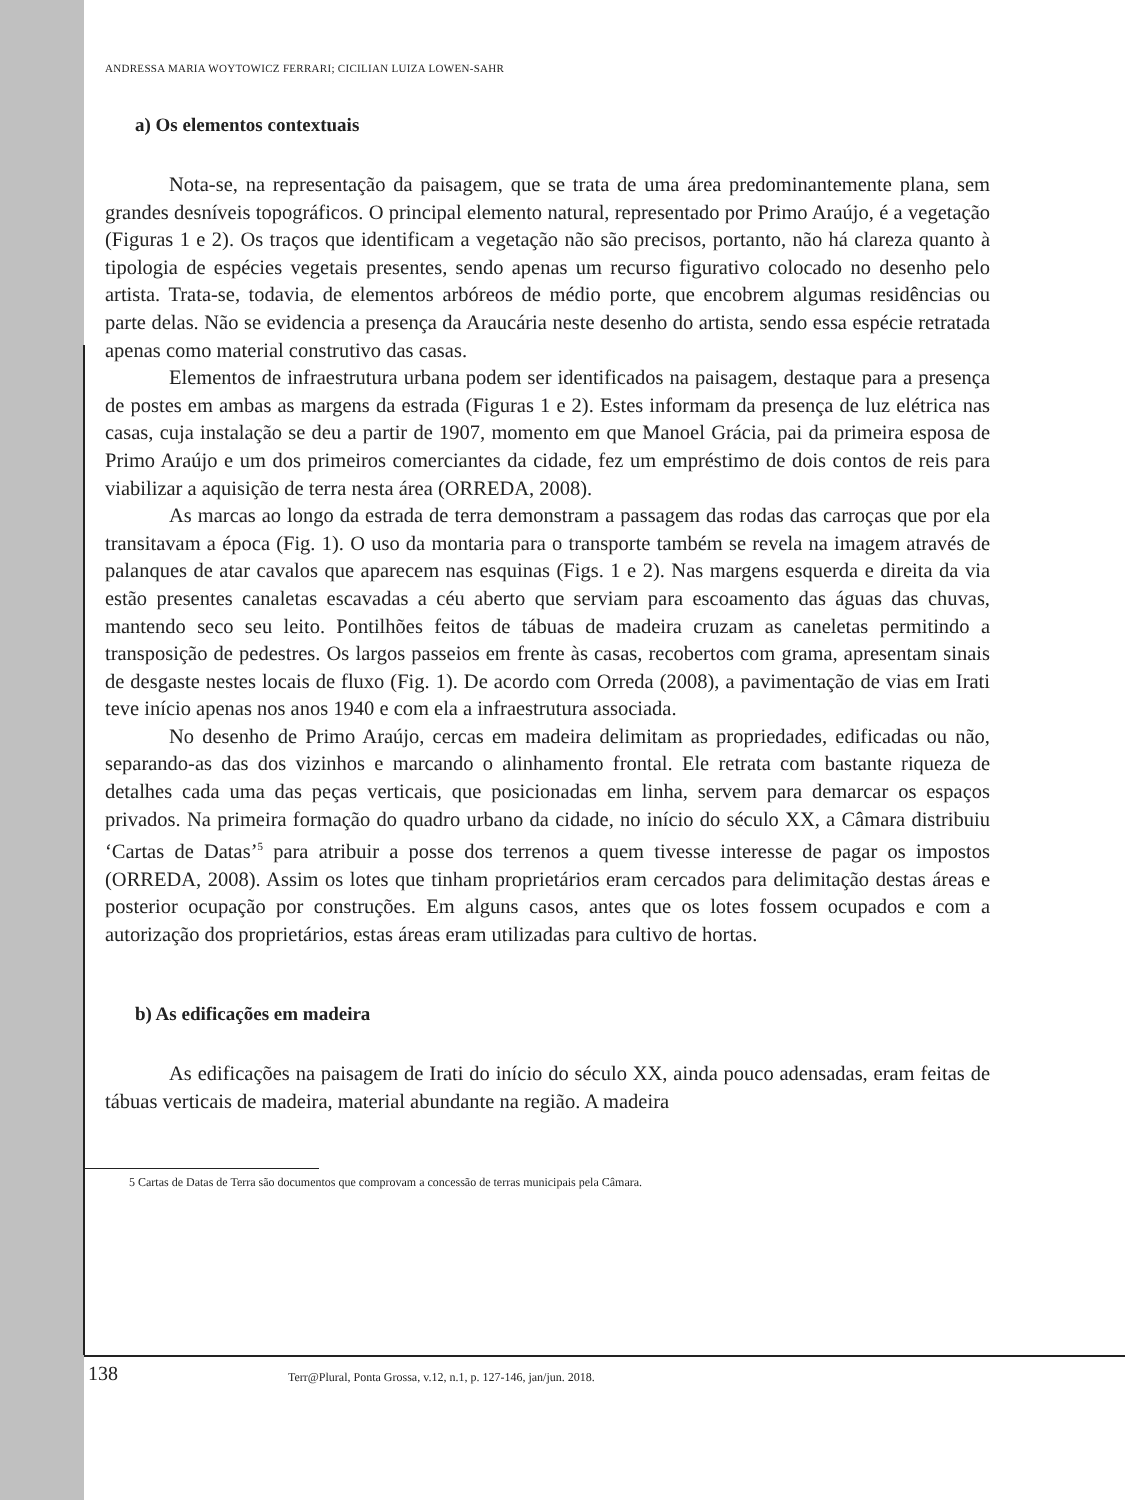ANDRESSA MARIA WOYTOWICZ FERRARI; CICILIAN LUIZA LOWEN-SAHR
a) Os elementos contextuais
Nota-se, na representação da paisagem, que se trata de uma área predominantemente plana, sem grandes desníveis topográficos. O principal elemento natural, representado por Primo Araújo, é a vegetação (Figuras 1 e 2). Os traços que identificam a vegetação não são precisos, portanto, não há clareza quanto à tipologia de espécies vegetais presentes, sendo apenas um recurso figurativo colocado no desenho pelo artista. Trata-se, todavia, de elementos arbóreos de médio porte, que encobrem algumas residências ou parte delas. Não se evidencia a presença da Araucária neste desenho do artista, sendo essa espécie retratada apenas como material construtivo das casas.
Elementos de infraestrutura urbana podem ser identificados na paisagem, destaque para a presença de postes em ambas as margens da estrada (Figuras 1 e 2). Estes informam da presença de luz elétrica nas casas, cuja instalação se deu a partir de 1907, momento em que Manoel Grácia, pai da primeira esposa de Primo Araújo e um dos primeiros comerciantes da cidade, fez um empréstimo de dois contos de reis para viabilizar a aquisição de terra nesta área (ORREDA, 2008).
As marcas ao longo da estrada de terra demonstram a passagem das rodas das carroças que por ela transitavam a época (Fig. 1). O uso da montaria para o transporte também se revela na imagem através de palanques de atar cavalos que aparecem nas esquinas (Figs. 1 e 2). Nas margens esquerda e direita da via estão presentes canaletas escavadas a céu aberto que serviam para escoamento das águas das chuvas, mantendo seco seu leito. Pontilhões feitos de tábuas de madeira cruzam as caneletas permitindo a transposição de pedestres. Os largos passeios em frente às casas, recobertos com grama, apresentam sinais de desgaste nestes locais de fluxo (Fig. 1). De acordo com Orreda (2008), a pavimentação de vias em Irati teve início apenas nos anos 1940 e com ela a infraestrutura associada.
No desenho de Primo Araújo, cercas em madeira delimitam as propriedades, edificadas ou não, separando-as das dos vizinhos e marcando o alinhamento frontal. Ele retrata com bastante riqueza de detalhes cada uma das peças verticais, que posicionadas em linha, servem para demarcar os espaços privados. Na primeira formação do quadro urbano da cidade, no início do século XX, a Câmara distribuiu ‘Cartas de Datas’<sup>5</sup> para atribuir a posse dos terrenos a quem tivesse interesse de pagar os impostos (ORREDA, 2008). Assim os lotes que tinham proprietários eram cercados para delimitação destas áreas e posterior ocupação por construções. Em alguns casos, antes que os lotes fossem ocupados e com a autorização dos proprietários, estas áreas eram utilizadas para cultivo de hortas.
b) As edificações em madeira
As edificações na paisagem de Irati do início do século XX, ainda pouco adensadas, eram feitas de tábuas verticais de madeira, material abundante na região. A madeira
5 Cartas de Datas de Terra são documentos que comprovam a concessão de terras municipais pela Câmara.
138
Terr@Plural, Ponta Grossa, v.12, n.1, p. 127-146, jan/jun. 2018.